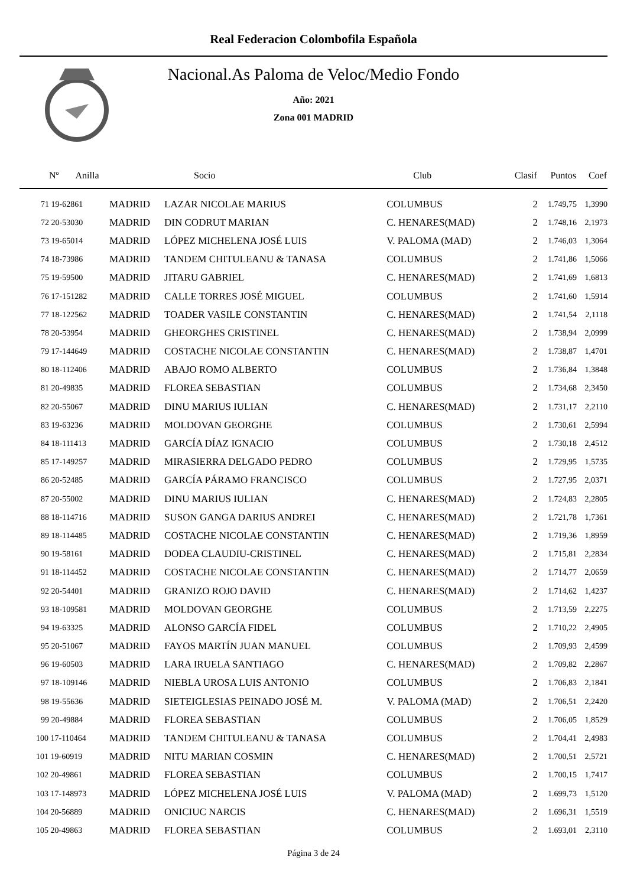Real Federacion Colombofila Española
Nacional.As Paloma de Veloc/Medio Fondo
Año: 2021
Zona 001 MADRID
| Nº Anilla | | Socio | Club | Clasif | Puntos | Coef |
| --- | --- | --- | --- | --- | --- | --- |
| 71 19-62861 | MADRID | LAZAR NICOLAE MARIUS | COLUMBUS | 2 | 1.749,75 | 1,3990 |
| 72 20-53030 | MADRID | DIN CODRUT MARIAN | C. HENARES(MAD) | 2 | 1.748,16 | 2,1973 |
| 73 19-65014 | MADRID | LÓPEZ MICHELENA JOSÉ LUIS | V. PALOMA (MAD) | 2 | 1.746,03 | 1,3064 |
| 74 18-73986 | MADRID | TANDEM CHITULEANU & TANASA | COLUMBUS | 2 | 1.741,86 | 1,5066 |
| 75 19-59500 | MADRID | JITARU GABRIEL | C. HENARES(MAD) | 2 | 1.741,69 | 1,6813 |
| 76 17-151282 | MADRID | CALLE TORRES JOSÉ MIGUEL | COLUMBUS | 2 | 1.741,60 | 1,5914 |
| 77 18-122562 | MADRID | TOADER VASILE CONSTANTIN | C. HENARES(MAD) | 2 | 1.741,54 | 2,1118 |
| 78 20-53954 | MADRID | GHEORGHES CRISTINEL | C. HENARES(MAD) | 2 | 1.738,94 | 2,0999 |
| 79 17-144649 | MADRID | COSTACHE NICOLAE CONSTANTIN | C. HENARES(MAD) | 2 | 1.738,87 | 1,4701 |
| 80 18-112406 | MADRID | ABAJO ROMO ALBERTO | COLUMBUS | 2 | 1.736,84 | 1,3848 |
| 81 20-49835 | MADRID | FLOREA SEBASTIAN | COLUMBUS | 2 | 1.734,68 | 2,3450 |
| 82 20-55067 | MADRID | DINU MARIUS IULIAN | C. HENARES(MAD) | 2 | 1.731,17 | 2,2110 |
| 83 19-63236 | MADRID | MOLDOVAN GEORGHE | COLUMBUS | 2 | 1.730,61 | 2,5994 |
| 84 18-111413 | MADRID | GARCÍA DÍAZ IGNACIO | COLUMBUS | 2 | 1.730,18 | 2,4512 |
| 85 17-149257 | MADRID | MIRASIERRA DELGADO PEDRO | COLUMBUS | 2 | 1.729,95 | 1,5735 |
| 86 20-52485 | MADRID | GARCÍA PÁRAMO FRANCISCO | COLUMBUS | 2 | 1.727,95 | 2,0371 |
| 87 20-55002 | MADRID | DINU MARIUS IULIAN | C. HENARES(MAD) | 2 | 1.724,83 | 2,2805 |
| 88 18-114716 | MADRID | SUSON GANGA DARIUS ANDREI | C. HENARES(MAD) | 2 | 1.721,78 | 1,7361 |
| 89 18-114485 | MADRID | COSTACHE NICOLAE CONSTANTIN | C. HENARES(MAD) | 2 | 1.719,36 | 1,8959 |
| 90 19-58161 | MADRID | DODEA CLAUDIU-CRISTINEL | C. HENARES(MAD) | 2 | 1.715,81 | 2,2834 |
| 91 18-114452 | MADRID | COSTACHE NICOLAE CONSTANTIN | C. HENARES(MAD) | 2 | 1.714,77 | 2,0659 |
| 92 20-54401 | MADRID | GRANIZO ROJO DAVID | C. HENARES(MAD) | 2 | 1.714,62 | 1,4237 |
| 93 18-109581 | MADRID | MOLDOVAN GEORGHE | COLUMBUS | 2 | 1.713,59 | 2,2275 |
| 94 19-63325 | MADRID | ALONSO GARCÍA FIDEL | COLUMBUS | 2 | 1.710,22 | 2,4905 |
| 95 20-51067 | MADRID | FAYOS MARTÍN JUAN MANUEL | COLUMBUS | 2 | 1.709,93 | 2,4599 |
| 96 19-60503 | MADRID | LARA IRUELA SANTIAGO | C. HENARES(MAD) | 2 | 1.709,82 | 2,2867 |
| 97 18-109146 | MADRID | NIEBLA UROSA LUIS ANTONIO | COLUMBUS | 2 | 1.706,83 | 2,1841 |
| 98 19-55636 | MADRID | SIETEIGLESIAS PEINADO JOSÉ M. | V. PALOMA (MAD) | 2 | 1.706,51 | 2,2420 |
| 99 20-49884 | MADRID | FLOREA SEBASTIAN | COLUMBUS | 2 | 1.706,05 | 1,8529 |
| 100 17-110464 | MADRID | TANDEM CHITULEANU & TANASA | COLUMBUS | 2 | 1.704,41 | 2,4983 |
| 101 19-60919 | MADRID | NITU MARIAN COSMIN | C. HENARES(MAD) | 2 | 1.700,51 | 2,5721 |
| 102 20-49861 | MADRID | FLOREA SEBASTIAN | COLUMBUS | 2 | 1.700,15 | 1,7417 |
| 103 17-148973 | MADRID | LÓPEZ MICHELENA JOSÉ LUIS | V. PALOMA (MAD) | 2 | 1.699,73 | 1,5120 |
| 104 20-56889 | MADRID | ONICIUC NARCIS | C. HENARES(MAD) | 2 | 1.696,31 | 1,5519 |
| 105 20-49863 | MADRID | FLOREA SEBASTIAN | COLUMBUS | 2 | 1.693,01 | 2,3110 |
Página 3 de 24